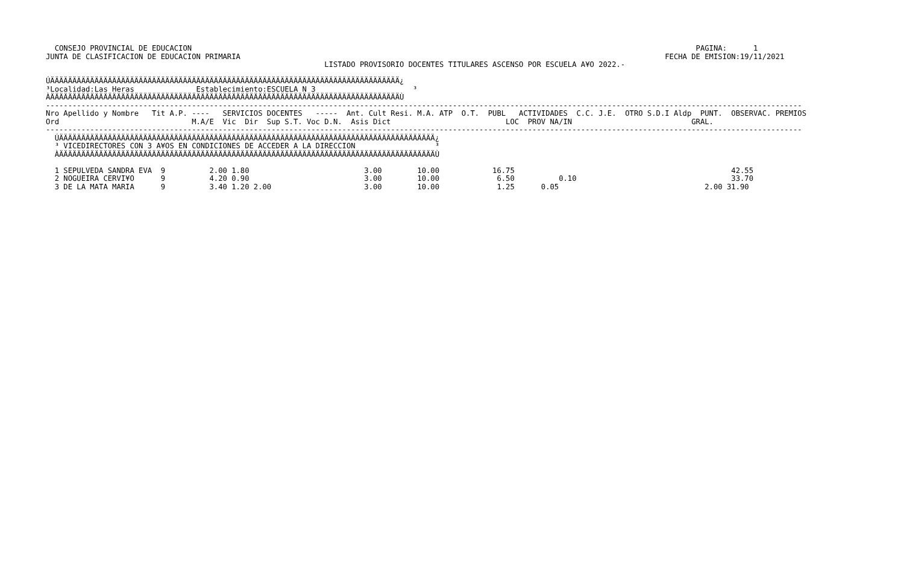CONSEJO PROVINCIAL DE EDUCACION                                                                                                                  PAGINA:      1
JUNTA DE CLASIFICACION DE EDUCACION PRIMARIA                                                                                                FECHA DE EMISION:19/11/2021
                                                               LISTADO PROVISORIO DOCENTES TITULARES ASCENSO POR ESCUELA A¥O 2022.-

ÚÄÄÄÄÄÄÄÄÄÄÄÄÄÄÄÄÄÄÄÄÄÄÄÄÄÄÄÄÄÄÄÄÄÄÄÄÄÄÄÄÄÄÄÄÄÄÄÄÄÄÄÄÄÄÄÄÄÄÄÄÄÄÄÄÄÄÄÄÄÄÄÄÄÄÄÄÄÄÄ¿
³Localidad:Las Heras              Establecimiento:ESCUELA N 3                      ³
ÀÄÄÄÄÄÄÄÄÄÄÄÄÄÄÄÄÄÄÄÄÄÄÄÄÄÄÄÄÄÄÄÄÄÄÄÄÄÄÄÄÄÄÄÄÄÄÄÄÄÄÄÄÄÄÄÄÄÄÄÄÄÄÄÄÄÄÄÄÄÄÄÄÄÄÄÄÄÄÄÙ
---------------------------------------------------------------------------------------------------------------------------------------------------------------------------
Nro Apellido y Nombre   Tit A.P. ----   SERVICIOS DOCENTES   -----  Ant. Cult Resi. M.A. ATP  O.T.  PUBL   ACTIVIDADES  C.C. J.E.  OTRO S.D.I Aldp  PUNT.  OBSERVAC. PREMIOS
Ord                              M.A/E  Vic  Dir  Sup S.T. Voc D.N.  Asis Dict                          LOC  PROV NA/IN                           GRAL.
---------------------------------------------------------------------------------------------------------------------------------------------------------------------------
  ÚÄÄÄÄÄÄÄÄÄÄÄÄÄÄÄÄÄÄÄÄÄÄÄÄÄÄÄÄÄÄÄÄÄÄÄÄÄÄÄÄÄÄÄÄÄÄÄÄÄÄÄÄÄÄÄÄÄÄÄÄÄÄÄÄÄÄÄÄÄÄÄÄÄÄÄÄÄÄÄÄÄÄÄÄÄ¿
  ³ VICEDIRECTORES CON 3 A¥OS EN CONDICIONES DE ACCEDER A LA DIRECCION                  ³
  ÀÄÄÄÄÄÄÄÄÄÄÄÄÄÄÄÄÄÄÄÄÄÄÄÄÄÄÄÄÄÄÄÄÄÄÄÄÄÄÄÄÄÄÄÄÄÄÄÄÄÄÄÄÄÄÄÄÄÄÄÄÄÄÄÄÄÄÄÄÄÄÄÄÄÄÄÄÄÄÄÄÄÄÄÄÄÙ

  1 SEPULVEDA SANDRA EVA  9          2.00 1.80                          3.00        10.00            16.75                                                 42.55
  2 NOGUEIRA CERVI¥O      9          4.20 0.90                          3.00        10.00             6.50          0.10                                   33.70
  3 DE LA MATA MARIA      9          3.40 1.20 2.00                     3.00        10.00             1.25      0.05                                 2.00 31.90